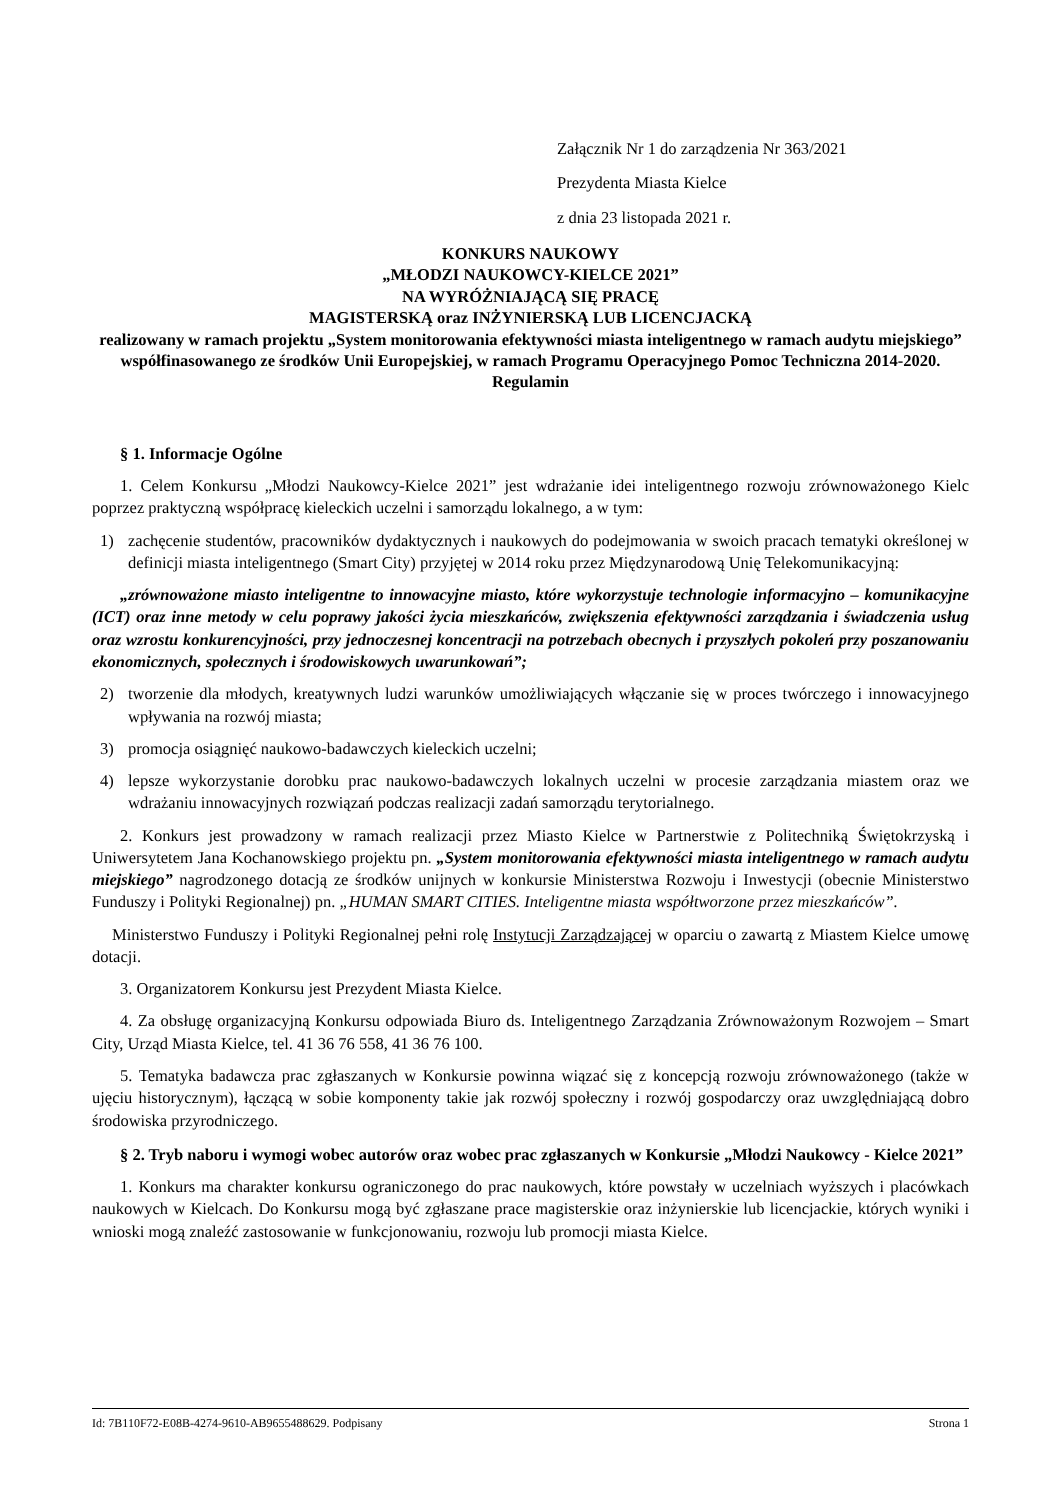Załącznik Nr 1 do zarządzenia Nr 363/2021
Prezydenta Miasta Kielce
z dnia 23 listopada 2021 r.
KONKURS NAUKOWY
„MŁODZI NAUKOWCY-KIELCE 2021”
NA WYRÓŻNIAJĄCĄ SIĘ PRACĘ
MAGISTERSKĄ oraz INŻYNIERSKĄ LUB LICENCJACKĄ
realizowany w ramach projektu „System monitorowania efektywności miasta inteligentnego w ramach audytu miejskiego” współfinasowanego ze środków Unii Europejskiej, w ramach Programu Operacyjnego Pomoc Techniczna 2014-2020.
Regulamin
§ 1. Informacje Ogólne
1. Celem Konkursu „Młodzi Naukowcy-Kielce 2021” jest wdrażanie idei inteligentnego rozwoju zrównoważonego Kielc poprzez praktyczną współpracę kieleckich uczelni i samorządu lokalnego, a w tym:
1) zachęcenie studentów, pracowników dydaktycznych i naukowych do podejmowania w swoich pracach tematyki określonej w definicji miasta inteligentnego (Smart City) przyjętej w 2014 roku przez Międzynarodową Unię Telekomunikacyjną:
„zrównoważone miasto inteligentne to innowacyjne miasto, które wykorzystuje technologie informacyjno – komunikacyjne (ICT) oraz inne metody w celu poprawy jakości życia mieszkańców, zwiększenia efektywności zarządzania i świadczenia usług oraz wzrostu konkurencyjności, przy jednoczesnej koncentracji na potrzebach obecnych i przyszłych pokoleń przy poszanowaniu ekonomicznych, społecznych i środowiskowych uwarunkowań”;
2) tworzenie dla młodych, kreatywnych ludzi warunków umożliwiających włączanie się w proces twórczego i innowacyjnego wpływania na rozwój miasta;
3) promocja osiągnięć naukowo-badawczych kieleckich uczelni;
4) lepsze wykorzystanie dorobku prac naukowo-badawczych lokalnych uczelni w procesie zarządzania miastem oraz we wdrażaniu innowacyjnych rozwiązań podczas realizacji zadań samorządu terytorialnego.
2. Konkurs jest prowadzony w ramach realizacji przez Miasto Kielce w Partnerstwie z Politechniką Świętokrzyską i Uniwersytetem Jana Kochanowskiego projektu pn. „System monitorowania efektywności miasta inteligentnego w ramach audytu miejskiego” nagrodzonego dotacją ze środków unijnych w konkursie Ministerstwa Rozwoju i Inwestycji (obecnie Ministerstwo Funduszy i Polityki Regionalnej) pn. „HUMAN SMART CITIES. Inteligentne miasta współtworzone przez mieszkańców”.
Ministerstwo Funduszy i Polityki Regionalnej pełni rolę Instytucji Zarządzającej w oparciu o zawartą z Miastem Kielce umowę dotacji.
3. Organizatorem Konkursu jest Prezydent Miasta Kielce.
4. Za obsługę organizacyjną Konkursu odpowiada Biuro ds. Inteligentnego Zarządzania Zrównoważonym Rozwojem – Smart City, Urząd Miasta Kielce, tel. 41 36 76 558, 41 36 76 100.
5. Tematyka badawcza prac zgłaszanych w Konkursie powinna wiązać się z koncepcją rozwoju zrównoważonego (także w ujęciu historycznym), łączącą w sobie komponenty takie jak rozwój społeczny i rozwój gospodarczy oraz uwzględniającą dobro środowiska przyrodniczego.
§ 2. Tryb naboru i wymogi wobec autorów oraz wobec prac zgłaszanych w Konkursie „Młodzi Naukowcy - Kielce 2021”
1. Konkurs ma charakter konkursu ograniczonego do prac naukowych, które powstały w uczelniach wyższych i placówkach naukowych w Kielcach. Do Konkursu mogą być zgłaszane prace magisterskie oraz inżynierskie lub licencjackie, których wyniki i wnioski mogą znaleźć zastosowanie w funkcjonowaniu, rozwoju lub promocji miasta Kielce.
Id: 7B110F72-E08B-4274-9610-AB9655488629. Podpisany Strona 1